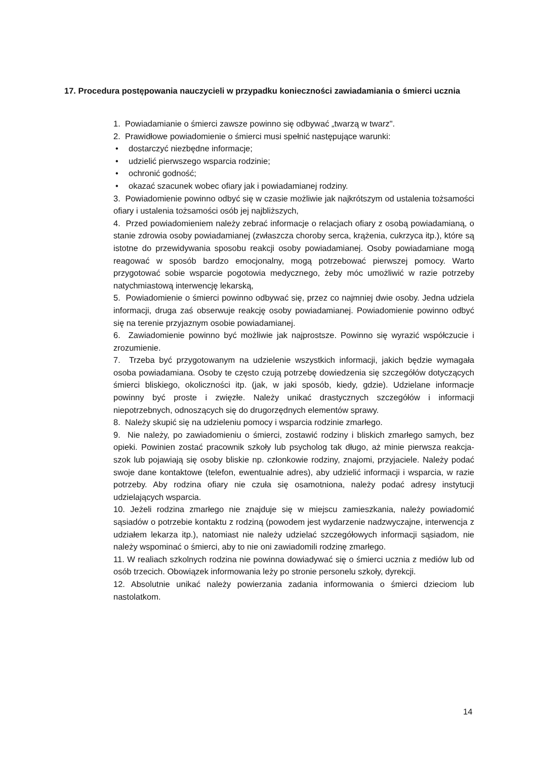17. Procedura postępowania nauczycieli w przypadku konieczności zawiadamiania o śmierci ucznia
1. Powiadamianie o śmierci zawsze powinno się odbywać „twarzą w twarz".
2. Prawidłowe powiadomienie o śmierci musi spełnić następujące warunki:
• dostarczyć niezbędne informacje;
• udzielić pierwszego wsparcia rodzinie;
• ochronić godność;
• okazać szacunek wobec ofiary jak i powiadamianej rodziny.
3. Powiadomienie powinno odbyć się w czasie możliwie jak najkrótszym od ustalenia tożsamości ofiary i ustalenia tożsamości osób jej najbliższych,
4. Przed powiadomieniem należy zebrać informacje o relacjach ofiary z osobą powiadamianą, o stanie zdrowia osoby powiadamianej (zwłaszcza choroby serca, krążenia, cukrzyca itp.), które są istotne do przewidywania sposobu reakcji osoby powiadamianej. Osoby powiadamiane mogą reagować w sposób bardzo emocjonalny, mogą potrzebować pierwszej pomocy. Warto przygotować sobie wsparcie pogotowia medycznego, żeby móc umożliwić w razie potrzeby natychmiastową interwencję lekarską,
5. Powiadomienie o śmierci powinno odbywać się, przez co najmniej dwie osoby. Jedna udziela informacji, druga zaś obserwuje reakcję osoby powiadamianej. Powiadomienie powinno odbyć się na terenie przyjaznym osobie powiadamianej.
6. Zawiadomienie powinno być możliwie jak najprostsze. Powinno się wyrazić współczucie i zrozumienie.
7. Trzeba być przygotowanym na udzielenie wszystkich informacji, jakich będzie wymagała osoba powiadamiana. Osoby te często czują potrzebę dowiedzenia się szczegółów dotyczących śmierci bliskiego, okoliczności itp. (jak, w jaki sposób, kiedy, gdzie). Udzielane informacje powinny być proste i zwięzłe. Należy unikać drastycznych szczegółów i informacji niepotrzebnych, odnoszących się do drugorzędnych elementów sprawy.
8. Należy skupić się na udzieleniu pomocy i wsparcia rodzinie zmarłego.
9. Nie należy, po zawiadomieniu o śmierci, zostawić rodziny i bliskich zmarłego samych, bez opieki. Powinien zostać pracownik szkoły lub psycholog tak długo, aż minie pierwsza reakcja-szok lub pojawiają się osoby bliskie np. członkowie rodziny, znajomi, przyjaciele. Należy podać swoje dane kontaktowe (telefon, ewentualnie adres), aby udzielić informacji i wsparcia, w razie potrzeby. Aby rodzina ofiary nie czuła się osamotniona, należy podać adresy instytucji udzielających wsparcia.
10. Jeżeli rodzina zmarłego nie znajduje się w miejscu zamieszkania, należy powiadomić sąsiadów o potrzebie kontaktu z rodziną (powodem jest wydarzenie nadzwyczajne, interwencja z udziałem lekarza itp.), natomiast nie należy udzielać szczegółowych informacji sąsiadom, nie należy wspominać o śmierci, aby to nie oni zawiadomili rodzinę zmarłego.
11. W realiach szkolnych rodzina nie powinna dowiadywać się o śmierci ucznia z mediów lub od osób trzecich. Obowiązek informowania leży po stronie personelu szkoły, dyrekcji.
12. Absolutnie unikać należy powierzania zadania informowania o śmierci dzieciom lub nastolatkom.
14